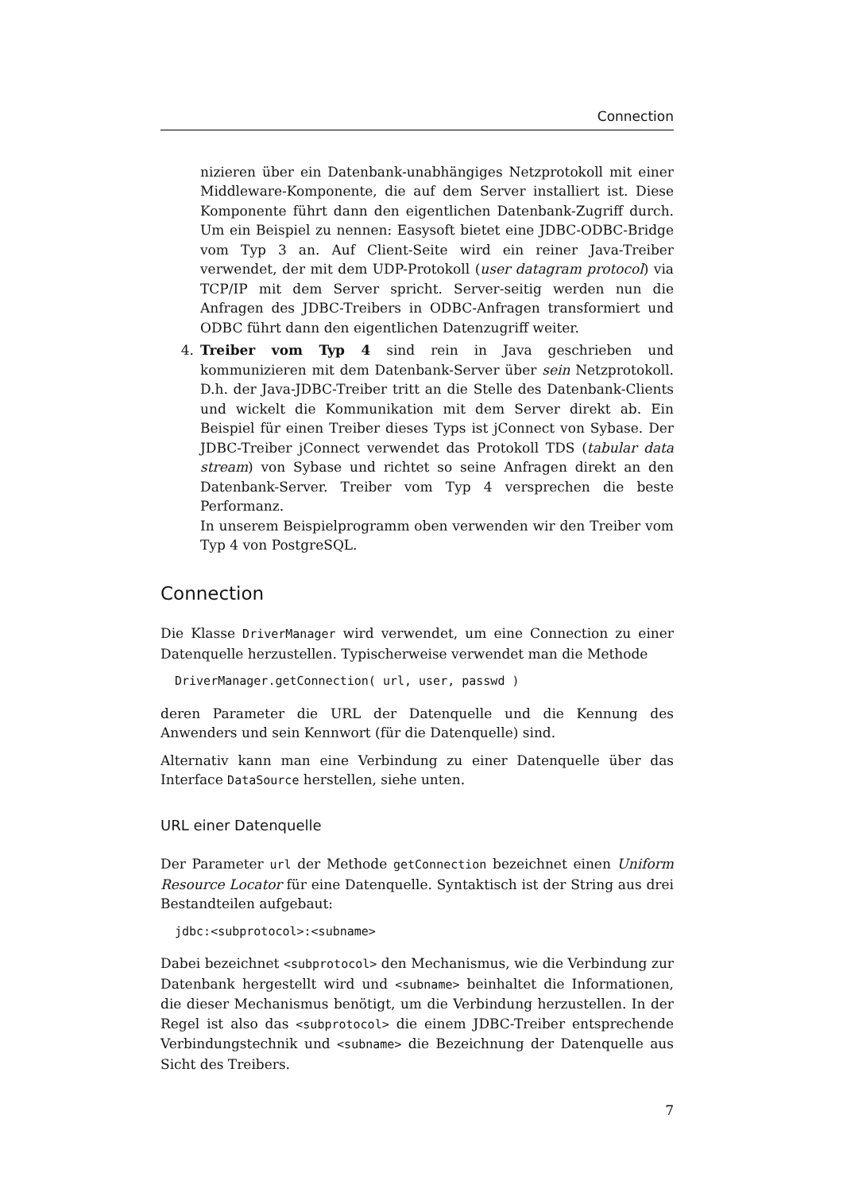Connection
nizieren über ein Datenbank-unabhängiges Netzprotokoll mit einer Middleware-Komponente, die auf dem Server installiert ist. Diese Komponente führt dann den eigentlichen Datenbank-Zugriff durch. Um ein Beispiel zu nennen: Easysoft bietet eine JDBC-ODBC-Bridge vom Typ 3 an. Auf Client-Seite wird ein reiner Java-Treiber verwendet, der mit dem UDP-Protokoll (user datagram protocol) via TCP/IP mit dem Server spricht. Server-seitig werden nun die Anfragen des JDBC-Treibers in ODBC-Anfragen transformiert und ODBC führt dann den eigentlichen Datenzugriff weiter.
4. Treiber vom Typ 4 sind rein in Java geschrieben und kommunizieren mit dem Datenbank-Server über sein Netzprotokoll. D.h. der Java-JDBC-Treiber tritt an die Stelle des Datenbank-Clients und wickelt die Kommunikation mit dem Server direkt ab. Ein Beispiel für einen Treiber dieses Typs ist jConnect von Sybase. Der JDBC-Treiber jConnect verwendet das Protokoll TDS (tabular data stream) von Sybase und richtet so seine Anfragen direkt an den Datenbank-Server. Treiber vom Typ 4 versprechen die beste Performanz.
In unserem Beispielprogramm oben verwenden wir den Treiber vom Typ 4 von PostgreSQL.
Connection
Die Klasse DriverManager wird verwendet, um eine Connection zu einer Datenquelle herzustellen. Typischerweise verwendet man die Methode
DriverManager.getConnection( url, user, passwd )
deren Parameter die URL der Datenquelle und die Kennung des Anwenders und sein Kennwort (für die Datenquelle) sind.
Alternativ kann man eine Verbindung zu einer Datenquelle über das Interface DataSource herstellen, siehe unten.
URL einer Datenquelle
Der Parameter url der Methode getConnection bezeichnet einen Uniform Resource Locator für eine Datenquelle. Syntaktisch ist der String aus drei Bestandteilen aufgebaut:
jdbc:<subprotocol>:<subname>
Dabei bezeichnet <subprotocol> den Mechanismus, wie die Verbindung zur Datenbank hergestellt wird und <subname> beinhaltet die Informationen, die dieser Mechanismus benötigt, um die Verbindung herzustellen. In der Regel ist also das <subprotocol> die einem JDBC-Treiber entsprechende Verbindungstechnik und <subname> die Bezeichnung der Datenquelle aus Sicht des Treibers.
7